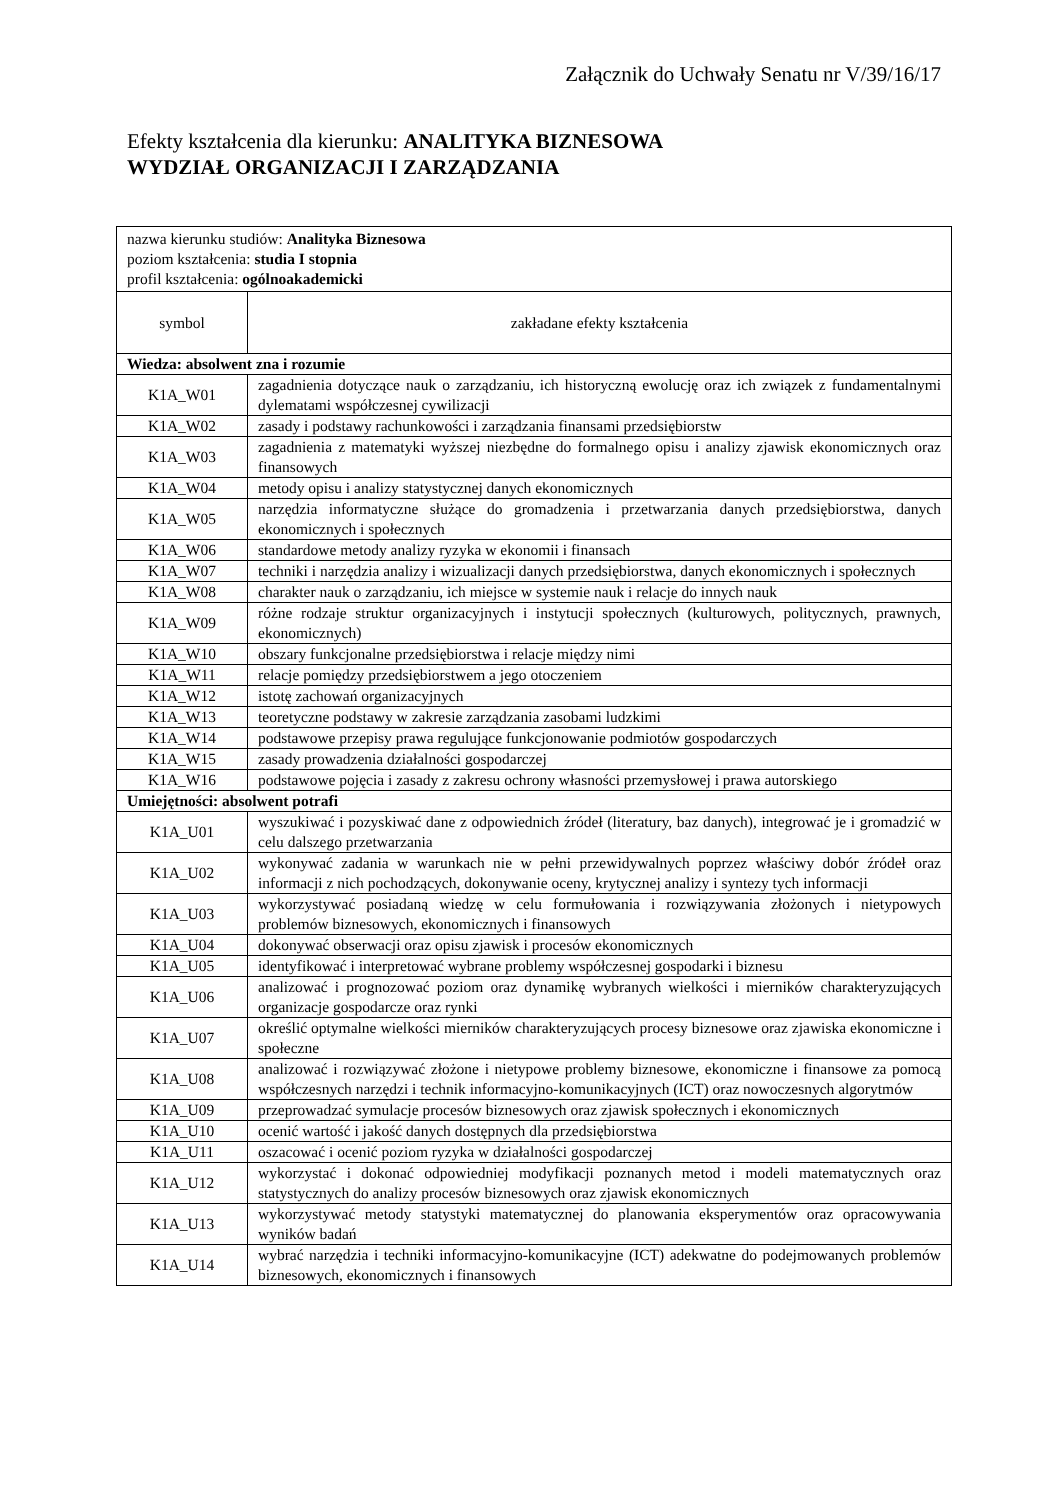Załącznik do Uchwały Senatu nr V/39/16/17
Efekty kształcenia dla kierunku: ANALITYKA BIZNESOWA
WYDZIAŁ ORGANIZACJI I ZARZĄDZANIA
| nazwa kierunku studiów: Analityka Biznesowa poziom kształcenia: studia I stopnia profil kształcenia: ogólnoakademicki | |
| symbol | zakładane efekty kształcenia |
| Wiedza: absolwent zna i rozumie | |
| K1A_W01 | zagadnienia dotyczące nauk o zarządzaniu, ich historyczną ewolucję oraz ich związek z fundamentalnymi dylematami współczesnej cywilizacji |
| K1A_W02 | zasady i podstawy rachunkowości i zarządzania finansami przedsiębiorstw |
| K1A_W03 | zagadnienia z matematyki wyższej niezbędne do formalnego opisu i analizy zjawisk ekonomicznych oraz finansowych |
| K1A_W04 | metody opisu i analizy statystycznej danych ekonomicznych |
| K1A_W05 | narzędzia informatyczne służące do gromadzenia i przetwarzania danych przedsiębiorstwa, danych ekonomicznych i społecznych |
| K1A_W06 | standardowe metody analizy ryzyka w ekonomii i finansach |
| K1A_W07 | techniki i narzędzia analizy i wizualizacji danych przedsiębiorstwa, danych ekonomicznych i społecznych |
| K1A_W08 | charakter nauk o zarządzaniu, ich miejsce w systemie nauk i relacje do innych nauk |
| K1A_W09 | różne rodzaje struktur organizacyjnych i instytucji społecznych (kulturowych, politycznych, prawnych, ekonomicznych) |
| K1A_W10 | obszary funkcjonalne przedsiębiorstwa i relacje między nimi |
| K1A_W11 | relacje pomiędzy przedsiębiorstwem a jego otoczeniem |
| K1A_W12 | istotę zachowań organizacyjnych |
| K1A_W13 | teoretyczne podstawy w zakresie zarządzania zasobami ludzkimi |
| K1A_W14 | podstawowe przepisy prawa regulujące funkcjonowanie podmiotów gospodarczych |
| K1A_W15 | zasady prowadzenia działalności gospodarczej |
| K1A_W16 | podstawowe pojęcia i zasady z zakresu ochrony własności przemysłowej i prawa autorskiego |
| Umiejętności: absolwent potrafi | |
| K1A_U01 | wyszukiwać i pozyskiwać dane z odpowiednich źródeł (literatury, baz danych), integrować je i gromadzić w celu dalszego przetwarzania |
| K1A_U02 | wykonywać zadania w warunkach nie w pełni przewidywalnych poprzez właściwy dobór źródeł oraz informacji z nich pochodzących, dokonywanie oceny, krytycznej analizy i syntezy tych informacji |
| K1A_U03 | wykorzystywać posiadaną wiedzę w celu formułowania i rozwiązywania złożonych i nietypowych problemów biznesowych, ekonomicznych i finansowych |
| K1A_U04 | dokonywać obserwacji oraz opisu zjawisk i procesów ekonomicznych |
| K1A_U05 | identyfikować i interpretować wybrane problemy współczesnej gospodarki i biznesu |
| K1A_U06 | analizować i prognozować poziom oraz dynamikę wybranych wielkości i mierników charakteryzujących organizacje gospodarcze oraz rynki |
| K1A_U07 | określić optymalne wielkości mierników charakteryzujących procesy biznesowe oraz zjawiska ekonomiczne i społeczne |
| K1A_U08 | analizować i rozwiązywać złożone i nietypowe problemy biznesowe, ekonomiczne i finansowe za pomocą współczesnych narzędzi i technik informacyjno-komunikacyjnych (ICT) oraz nowoczesnych algorytmów |
| K1A_U09 | przeprowadzać symulacje procesów biznesowych oraz zjawisk społecznych i ekonomicznych |
| K1A_U10 | ocenić wartość i jakość danych dostępnych dla przedsiębiorstwa |
| K1A_U11 | oszacować i ocenić poziom ryzyka w działalności gospodarczej |
| K1A_U12 | wykorzystać i dokonać odpowiedniej modyfikacji poznanych metod i modeli matematycznych oraz statystycznych do analizy procesów biznesowych oraz zjawisk ekonomicznych |
| K1A_U13 | wykorzystywać metody statystyki matematycznej do planowania eksperymentów oraz opracowywania wyników badań |
| K1A_U14 | wybrać narzędzia i techniki informacyjno-komunikacyjne (ICT) adekwatne do podejmowanych problemów biznesowych, ekonomicznych i finansowych |